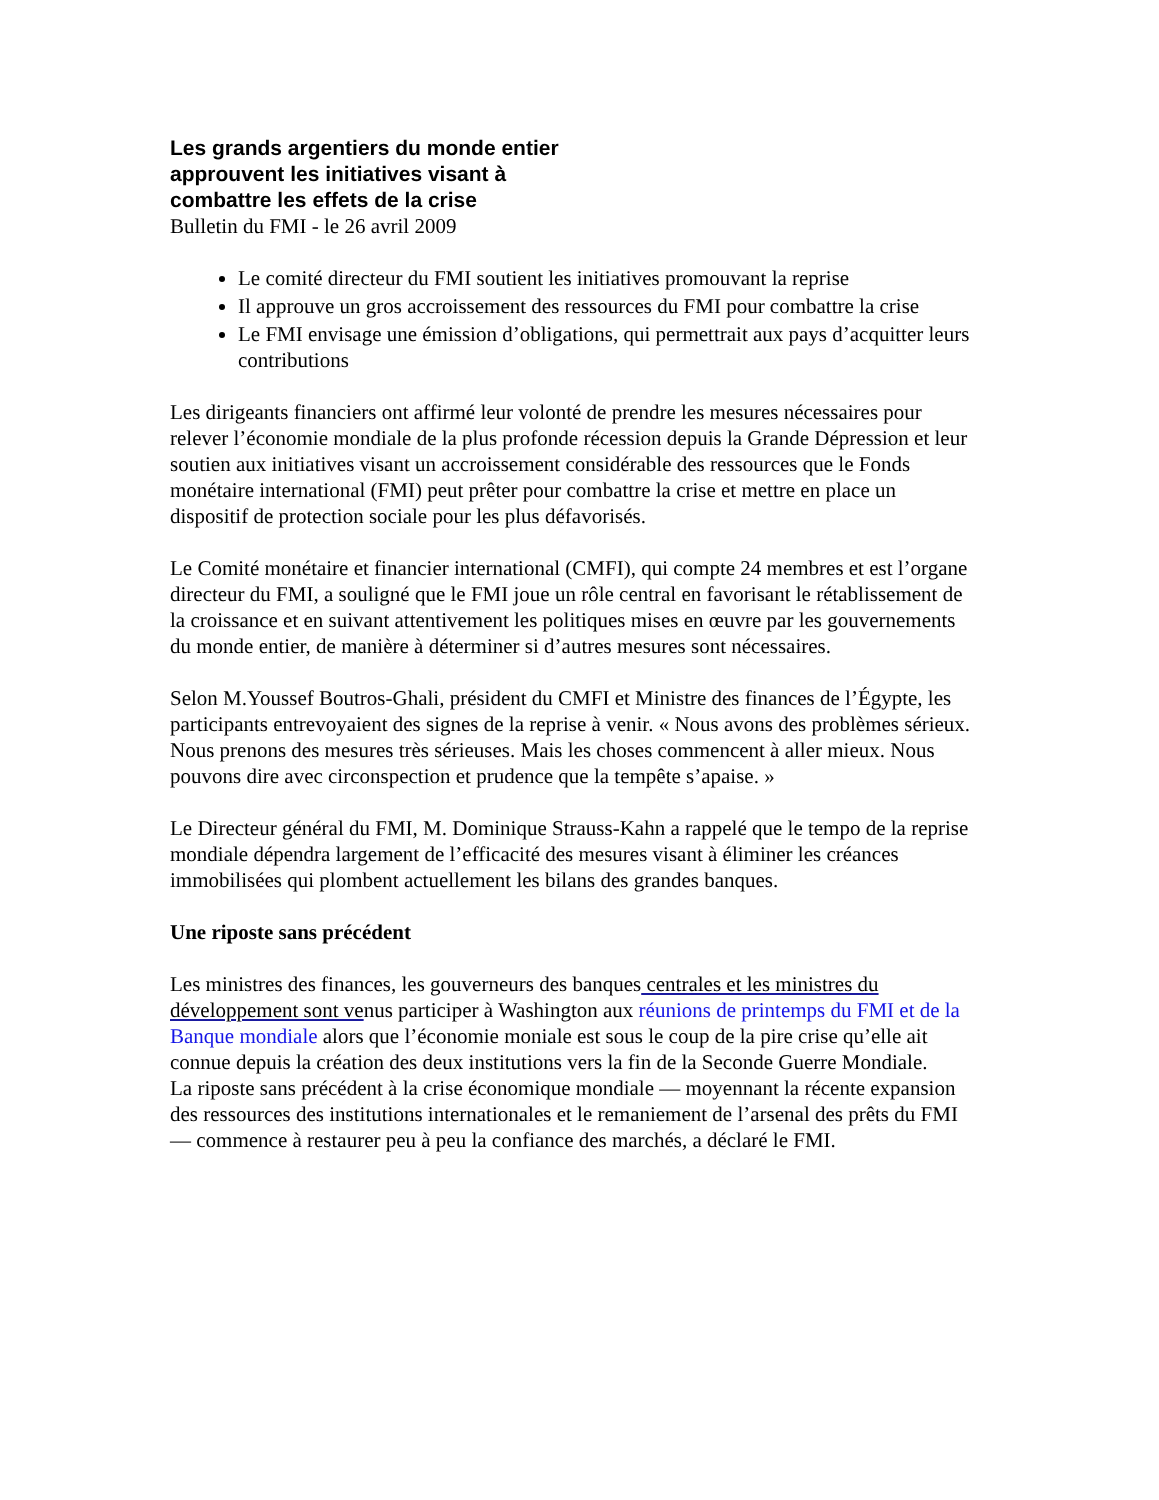Les grands argentiers du monde entier
approuvent les initiatives visant à
combattre les effets de la crise
Bulletin du FMI - le 26 avril 2009
Le comité directeur du FMI soutient les initiatives promouvant la reprise
Il approuve un gros accroissement des ressources du FMI pour combattre la crise
Le FMI envisage une émission d’obligations, qui permettrait aux pays d’acquitter leurs contributions
Les dirigeants financiers ont affirmé leur volonté de prendre les mesures nécessaires pour relever l’économie mondiale de la plus profonde récession depuis la Grande Dépression et leur soutien aux initiatives visant un accroissement considérable des ressources que le Fonds monétaire international (FMI) peut prêter pour combattre la crise et mettre en place un dispositif de protection sociale pour les plus défavorisés.
Le Comité monétaire et financier international (CMFI), qui compte 24 membres et est l’organe directeur du FMI, a souligné que le FMI joue un rôle central en favorisant le rétablissement de la croissance et en suivant attentivement les politiques mises en œuvre par les gouvernements du monde entier, de manière à déterminer si d’autres mesures sont nécessaires.
Selon M.Youssef Boutros-Ghali, président du CMFI et Ministre des finances de l’Égypte, les participants entrevoyaient des signes de la reprise à venir. « Nous avons des problèmes sérieux. Nous prenons des mesures très sérieuses. Mais les choses commencent à aller mieux. Nous pouvons dire avec circonspection et prudence que la tempête s’apaise. »
Le Directeur général du FMI, M. Dominique Strauss-Kahn a rappelé que le tempo de la reprise mondiale dépendra largement de l’efficacité des mesures visant à éliminer les créances immobilisées qui plombent actuellement les bilans des grandes banques.
Une riposte sans précédent
Les ministres des finances, les gouverneurs des banques centrales et les ministres du développement sont venus participer à Washington aux réunions de printemps du FMI et de la Banque mondiale alors que l’économie moniale est sous le coup de la pire crise qu’elle ait connue depuis la création des deux institutions vers la fin de la Seconde Guerre Mondiale.
La riposte sans précédent à la crise économique mondiale — moyennant la récente expansion des ressources des institutions internationales et le remaniement de l’arsenal des prêts du FMI — commence à restaurer peu à peu la confiance des marchés, a déclaré le FMI.